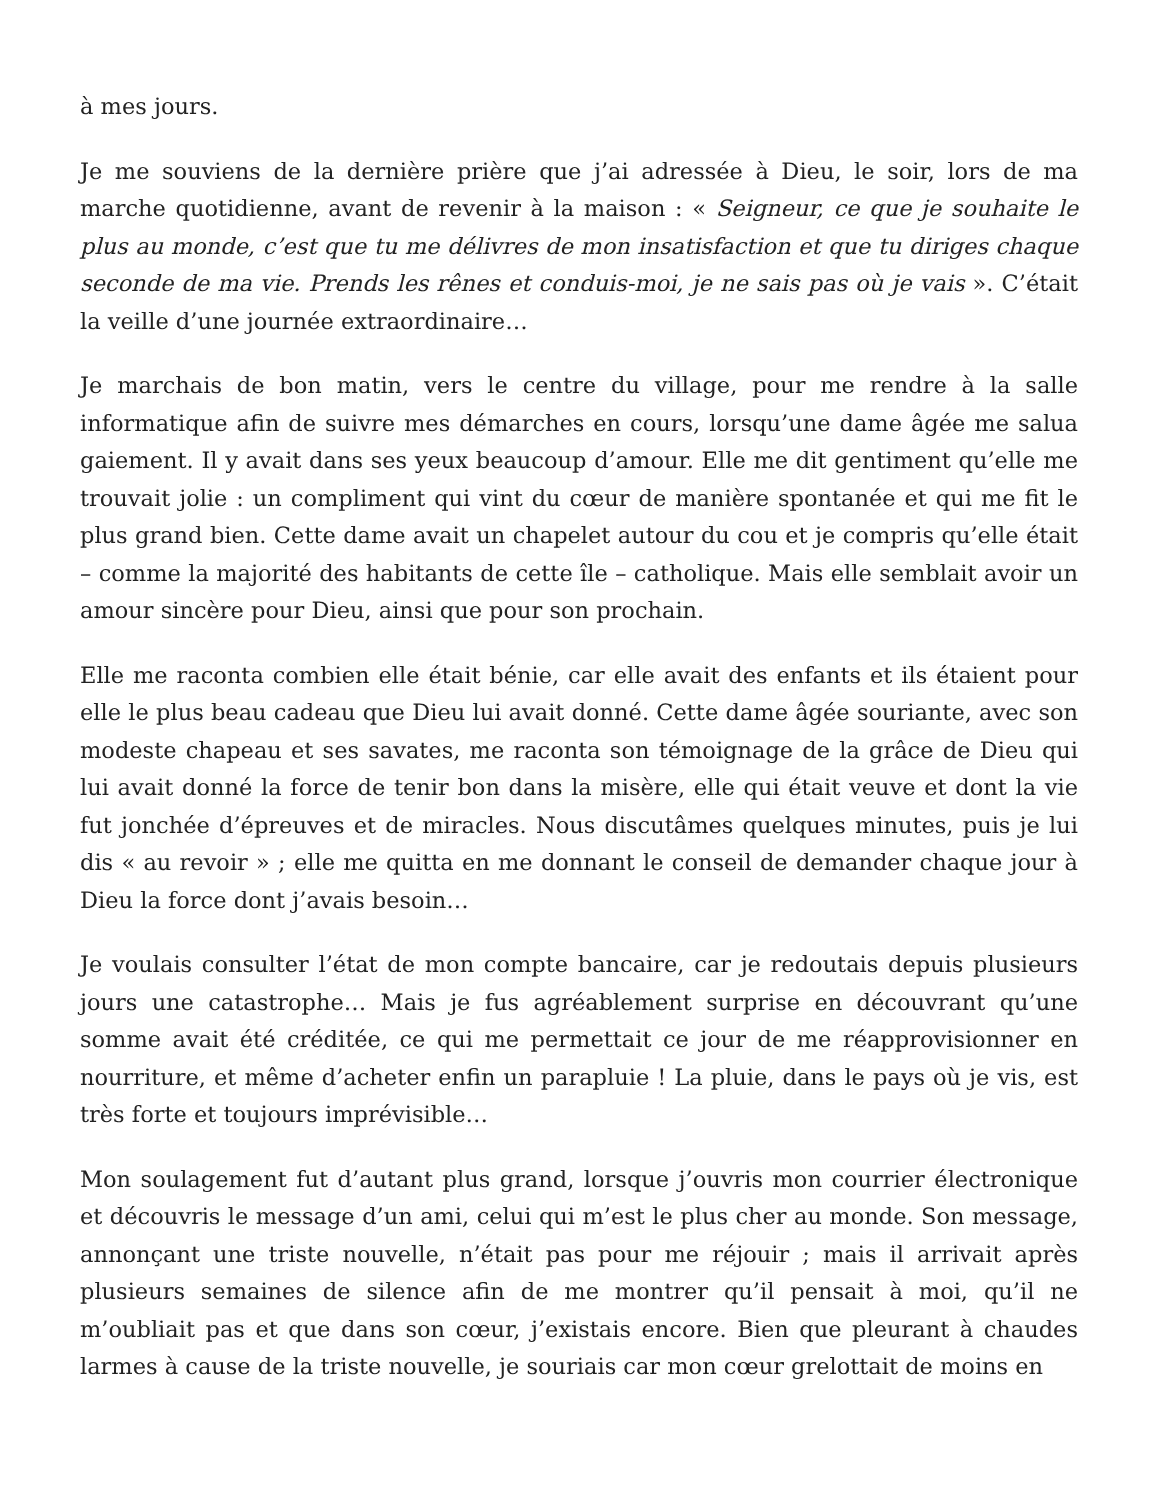à mes jours.
Je me souviens de la dernière prière que j’ai adressée à Dieu, le soir, lors de ma marche quotidienne, avant de revenir à la maison : « Seigneur, ce que je souhaite le plus au monde, c’est que tu me délivres de mon insatisfaction et que tu diriges chaque seconde de ma vie. Prends les rênes et conduis-moi, je ne sais pas où je vais ». C’était la veille d’une journée extraordinaire…
Je marchais de bon matin, vers le centre du village, pour me rendre à la salle informatique afin de suivre mes démarches en cours, lorsqu’une dame âgée me salua gaiement. Il y avait dans ses yeux beaucoup d’amour. Elle me dit gentiment qu’elle me trouvait jolie : un compliment qui vint du cœur de manière spontanée et qui me fit le plus grand bien. Cette dame avait un chapelet autour du cou et je compris qu’elle était – comme la majorité des habitants de cette île – catholique. Mais elle semblait avoir un amour sincère pour Dieu, ainsi que pour son prochain.
Elle me raconta combien elle était bénie, car elle avait des enfants et ils étaient pour elle le plus beau cadeau que Dieu lui avait donné. Cette dame âgée souriante, avec son modeste chapeau et ses savates, me raconta son témoignage de la grâce de Dieu qui lui avait donné la force de tenir bon dans la misère, elle qui était veuve et dont la vie fut jonchée d’épreuves et de miracles. Nous discutâmes quelques minutes, puis je lui dis « au revoir » ; elle me quitta en me donnant le conseil de demander chaque jour à Dieu la force dont j’avais besoin…
Je voulais consulter l’état de mon compte bancaire, car je redoutais depuis plusieurs jours une catastrophe… Mais je fus agréablement surprise en découvrant qu’une somme avait été créditée, ce qui me permettait ce jour de me réapprovisionner en nourriture, et même d’acheter enfin un parapluie ! La pluie, dans le pays où je vis, est très forte et toujours imprévisible…
Mon soulagement fut d’autant plus grand, lorsque j’ouvris mon courrier électronique et découvris le message d’un ami, celui qui m’est le plus cher au monde. Son message, annonçant une triste nouvelle, n’était pas pour me réjouir ; mais il arrivait après plusieurs semaines de silence afin de me montrer qu’il pensait à moi, qu’il ne m’oubliait pas et que dans son cœur, j’existais encore. Bien que pleurant à chaudes larmes à cause de la triste nouvelle, je souriais car mon cœur grelottait de moins en